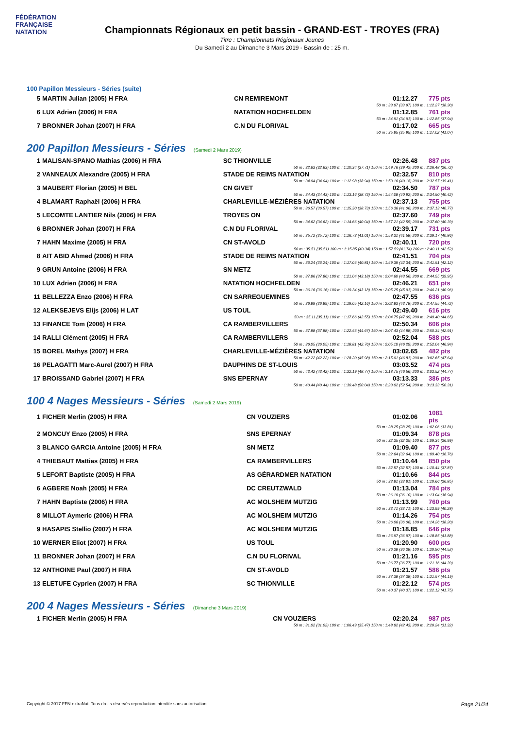FÉDÉRATION FRANÇAISE NATATION
Championnats Régionaux en petit bassin - GRAND-EST - TROYES (FRA)
Titre : Championnats Régionaux Jeunes
Du Samedi 2 au Dimanche 3 Mars 2019 - Bassin de : 25 m.
100 Papillon Messieurs - Séries (suite)
| 5 | MARTIN Julian (2005) H FRA | CN REMIREMONT | 01:12.27 | 775 pts |
| 50 m : 33.97 (33.97) 100 m : 1:12.27 (38.30) | | | | |
| 6 | LUX Adrien (2006) H FRA | NATATION HOCHFELDEN | 01:12.85 | 761 pts |
| 50 m : 34.91 (34.91) 100 m : 1:12.85 (37.94) | | | | |
| 7 | BRONNER Johan (2007) H FRA | C.N DU FLORIVAL | 01:17.02 | 665 pts |
| 50 m : 35.95 (35.95) 100 m : 1:17.02 (41.07) | | | | |
200 Papillon Messieurs - Séries (Samedi 2 Mars 2019)
| 1 | MALISAN-SPANO Mathias (2006) H FRA | SC THIONVILLE | 02:26.48 | 887 pts |
| 50 m : 32.63 (32.63) 100 m : 1:10.34 (37.71) 150 m : 1:49.76 (39.42) 200 m : 2:26.48 (36.72) | | | | |
| 2 | VANNEAUX Alexandre (2005) H FRA | STADE DE REIMS NATATION | 02:32.57 | 810 pts |
| 50 m : 34.04 (34.04) 100 m : 1:12.98 (38.94) 150 m : 1:53.16 (40.18) 200 m : 2:32.57 (39.41) | | | | |
| 3 | MAUBERT Florian (2005) H BEL | CN GIVET | 02:34.50 | 787 pts |
| 50 m : 34.43 (34.43) 100 m : 1:13.16 (38.73) 150 m : 1:54.08 (40.92) 200 m : 2:34.50 (40.42) | | | | |
| 4 | BLAMART Raphaël (2006) H FRA | CHARLEVILLE-MÉZIÈRES NATATION | 02:37.13 | 755 pts |
| 50 m : 36.57 (36.57) 100 m : 1:15.30 (38.73) 150 m : 1:56.36 (41.06) 200 m : 2:37.13 (40.77) | | | | |
| 5 | LECOMTE LANTIER Nils (2006) H FRA | TROYES ON | 02:37.60 | 749 pts |
| 50 m : 34.62 (34.62) 100 m : 1:14.66 (40.04) 150 m : 1:57.21 (42.55) 200 m : 2:37.60 (40.39) | | | | |
| 6 | BRONNER Johan (2007) H FRA | C.N DU FLORIVAL | 02:39.17 | 731 pts |
| 50 m : 35.72 (35.72) 100 m : 1:16.73 (41.01) 150 m : 1:58.31 (41.58) 200 m : 2:39.17 (40.86) | | | | |
| 7 | HAHN Maxime (2005) H FRA | CN ST-AVOLD | 02:40.11 | 720 pts |
| 50 m : 35.51 (35.51) 100 m : 1:15.85 (40.34) 150 m : 1:57.59 (41.74) 200 m : 2:40.11 (42.52) | | | | |
| 8 | AIT ABID Ahmed (2006) H FRA | STADE DE REIMS NATATION | 02:41.51 | 704 pts |
| 50 m : 36.24 (36.24) 100 m : 1:17.05 (40.81) 150 m : 1:59.39 (42.34) 200 m : 2:41.51 (42.12) | | | | |
| 9 | GRUN Antoine (2006) H FRA | SN METZ | 02:44.55 | 669 pts |
| 50 m : 37.86 (37.86) 100 m : 1:21.04 (43.18) 150 m : 2:04.60 (43.56) 200 m : 2:44.55 (39.95) | | | | |
| 10 | LUX Adrien (2006) H FRA | NATATION HOCHFELDEN | 02:46.21 | 651 pts |
| 50 m : 36.16 (36.16) 100 m : 1:19.34 (43.18) 150 m : 2:05.25 (45.91) 200 m : 2:46.21 (40.96) | | | | |
| 11 | BELLEZZA Enzo (2006) H FRA | CN SARREGUEMINES | 02:47.55 | 636 pts |
| 50 m : 36.89 (36.89) 100 m : 1:19.05 (42.16) 150 m : 2:02.83 (43.78) 200 m : 2:47.55 (44.72) | | | | |
| 12 | ALEKSEJEVS Elijs (2006) H LAT | US TOUL | 02:49.40 | 616 pts |
| 50 m : 35.11 (35.11) 100 m : 1:17.66 (42.55) 150 m : 2:04.75 (47.09) 200 m : 2:49.40 (44.65) | | | | |
| 13 | FINANCE Tom (2006) H FRA | CA RAMBERVILLERS | 02:50.34 | 606 pts |
| 50 m : 37.88 (37.88) 100 m : 1:22.55 (44.67) 150 m : 2:07.43 (44.88) 200 m : 2:50.34 (42.91) | | | | |
| 14 | RALLI Clément (2005) H FRA | CA RAMBERVILLERS | 02:52.04 | 588 pts |
| 50 m : 36.05 (36.05) 100 m : 1:18.81 (42.76) 150 m : 2:05.10 (46.29) 200 m : 2:52.04 (46.94) | | | | |
| 15 | BOREL Mathys (2007) H FRA | CHARLEVILLE-MÉZIÈRES NATATION | 03:02.65 | 482 pts |
| 50 m : 42.22 (42.22) 100 m : 1:28.20 (45.98) 150 m : 2:15.01 (46.81) 200 m : 3:02.65 (47.64) | | | | |
| 16 | PELAGATTI Marc-Aurel (2007) H FRA | DAUPHINS DE ST-LOUIS | 03:03.52 | 474 pts |
| 50 m : 43.42 (43.42) 100 m : 1:32.19 (48.77) 150 m : 2:18.75 (46.56) 200 m : 3:03.52 (44.77) | | | | |
| 17 | BROISSAND Gabriel (2007) H FRA | SNS EPERNAY | 03:13.33 | 386 pts |
| 50 m : 40.44 (40.44) 100 m : 1:30.48 (50.04) 150 m : 2:23.02 (52.54) 200 m : 3:13.33 (50.31) | | | | |
100 4 Nages Messieurs - Séries (Samedi 2 Mars 2019)
| 1 | FICHER Merlin (2005) H FRA | CN VOUZIERS | 01:02.06 | 1081 pts |
| 50 m : 28.25 (28.25) 100 m : 1:02.06 (33.81) | | | | |
| 2 | MONCUY Enzo (2005) H FRA | SNS EPERNAY | 01:09.34 | 878 pts |
| 50 m : 32.35 (32.35) 100 m : 1:09.34 (36.99) | | | | |
| 3 | BLANCO GARCIA Antoine (2005) H FRA | SN METZ | 01:09.40 | 877 pts |
| 50 m : 32.64 (32.64) 100 m : 1:09.40 (36.76) | | | | |
| 4 | THIEBAUT Mattias (2005) H FRA | CA RAMBERVILLERS | 01:10.44 | 850 pts |
| 50 m : 32.57 (32.57) 100 m : 1:10.44 (37.87) | | | | |
| 5 | LEFORT Baptiste (2005) H FRA | AS GÉRARDMER NATATION | 01:10.66 | 844 pts |
| 50 m : 33.81 (33.81) 100 m : 1:10.66 (36.85) | | | | |
| 6 | AGBERE Noah (2005) H FRA | DC CREUTZWALD | 01:13.04 | 784 pts |
| 50 m : 36.10 (36.10) 100 m : 1:13.04 (36.94) | | | | |
| 7 | HAHN Baptiste (2006) H FRA | AC MOLSHEIM MUTZIG | 01:13.99 | 760 pts |
| 50 m : 33.71 (33.71) 100 m : 1:13.99 (40.28) | | | | |
| 8 | MILLOT Aymeric (2006) H FRA | AC MOLSHEIM MUTZIG | 01:14.26 | 754 pts |
| 50 m : 36.06 (36.06) 100 m : 1:14.26 (38.20) | | | | |
| 9 | HASAPIS Stellio (2007) H FRA | AC MOLSHEIM MUTZIG | 01:18.85 | 646 pts |
| 50 m : 36.97 (36.97) 100 m : 1:18.85 (41.88) | | | | |
| 10 | WERNER Eliot (2007) H FRA | US TOUL | 01:20.90 | 600 pts |
| 50 m : 36.38 (36.38) 100 m : 1:20.90 (44.52) | | | | |
| 11 | BRONNER Johan (2007) H FRA | C.N DU FLORIVAL | 01:21.16 | 595 pts |
| 50 m : 36.77 (36.77) 100 m : 1:21.16 (44.39) | | | | |
| 12 | ANTHOINE Paul (2007) H FRA | CN ST-AVOLD | 01:21.57 | 586 pts |
| 50 m : 37.38 (37.38) 100 m : 1:21.57 (44.19) | | | | |
| 13 | ELETUFE Cyprien (2007) H FRA | SC THIONVILLE | 01:22.12 | 574 pts |
| 50 m : 40.37 (40.37) 100 m : 1:22.12 (41.75) | | | | |
200 4 Nages Messieurs - Séries (Dimanche 3 Mars 2019)
| 1 | FICHER Merlin (2005) H FRA | CN VOUZIERS | 02:20.24 | 987 pts |
| 50 m : 31.02 (31.02) 100 m : 1:06.49 (35.47) 150 m : 1:48.92 (42.43) 200 m : 2:20.24 (31.32) | | | | |
Copyright © 2017 FFN-extraNat. Tous droits réservés reproduction interdite sans autorisation. Page 21/24